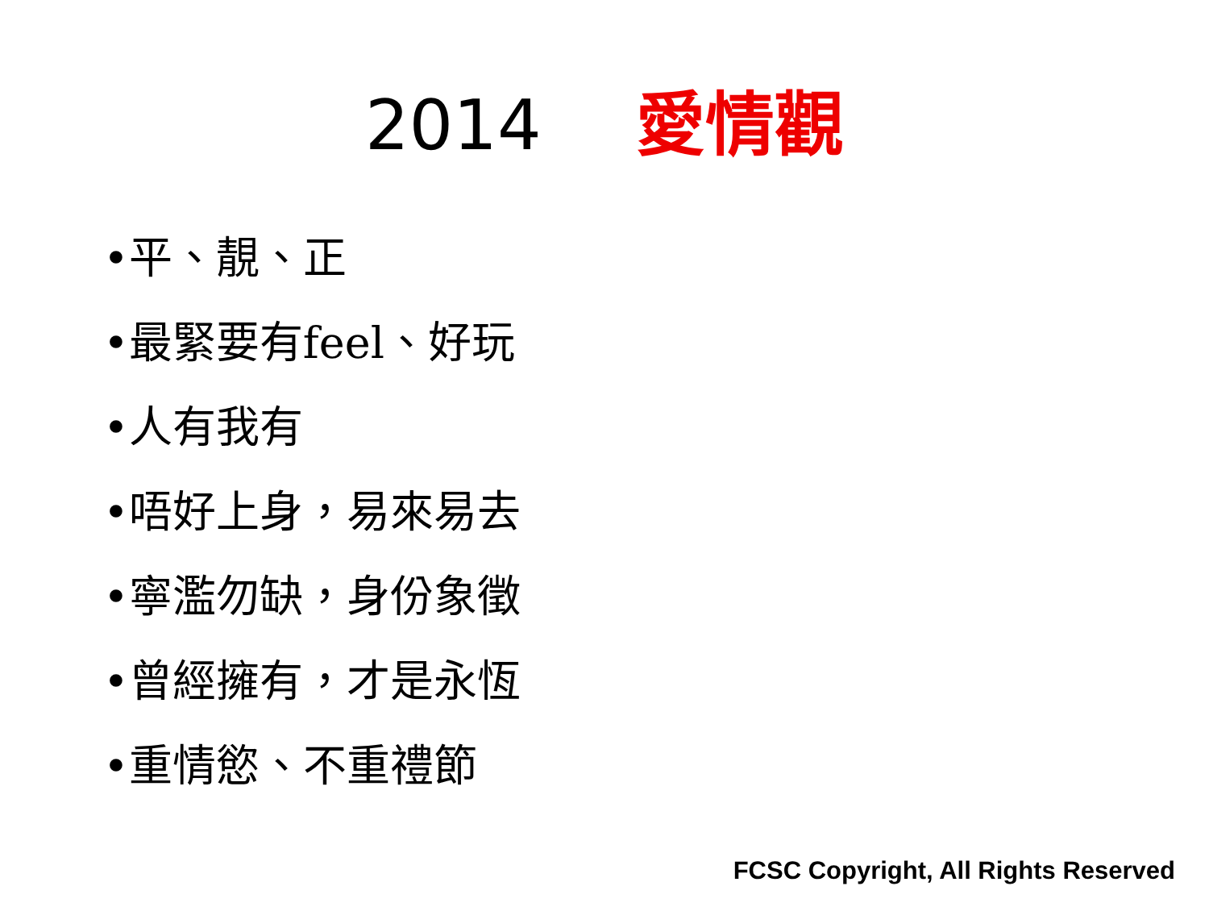2014 愛情觀
•平、靚、正
•最緊要有feel、好玩
•人有我有
•唔好上身，易來易去
•寧濫勿缺，身份象徵
•曾經擁有，才是永恆
•重情慾、不重禮節
FCSC Copyright, All Rights Reserved